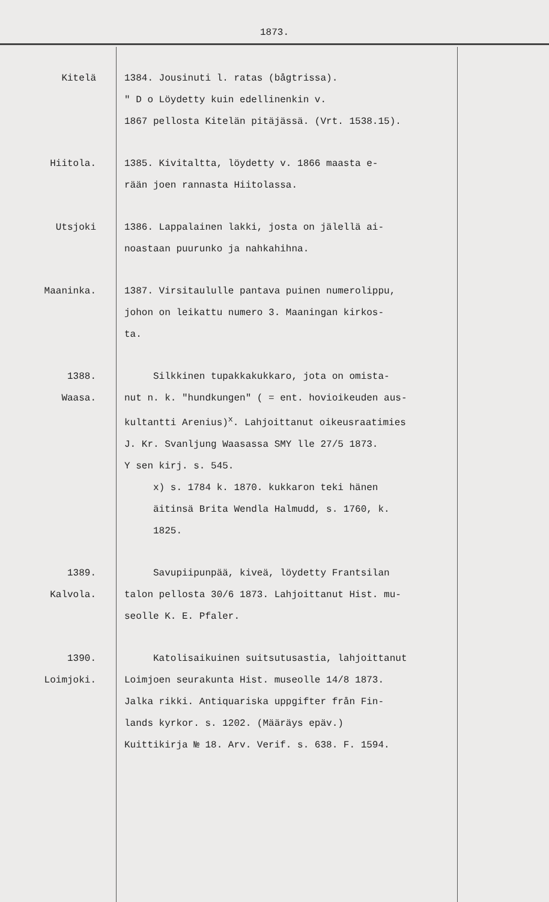1873.
Kitelä 1384. Jousinuti l. ratas (bågtrissa).
" D o Löydetty kuin edellinenkin v.
1867 pellosta Kitelän pitäjässä. (Vrt. 1538.15).
Hiitola. 1385. Kivitaltta, löydetty v. 1866 maasta e-
rään joen rannasta Hiitolassa.
Utsjoki 1386. Lappalainen lakki, josta on jälellä ai-
noastaan puurunko ja nahkahihna.
Maaninka. 1387. Virsitaululle pantava puinen numerolippu,
johon on leikattu numero 3. Maaningan kirkos-
ta.
1388.
Waasa.
Silkkinen tupakkakukkaro, jota on omista-
nut n. k. "hundkungen" ( = ent. hovioikeuden aus-
kultantti Arenius)<sup>x</sup>. Lahjoittanut oikeusraatimies
J. Kr. Svanljung Waasassa SMY lle 27/5 1873.
Y sen kirj. s. 545.
x) s. 1784 k. 1870. kukkaron teki hänen
äitinsä Brita Wendla Halmudd, s. 1760, k.
1825.
1389.
Kalvola.
Savupiipunpää, kiveä, löydetty Frantsilan
talon pellosta 30/6 1873. Lahjoittanut Hist. mu-
seolle K. E. Pfaler.
1390.
Loimjoki.
Katolisaikuinen suitsutusastia, lahjoittanut
Loimjoen seurakunta Hist. museolle 14/8 1873.
Jalka rikki. Antiquariska uppgifter från Fin-
lands kyrkor. s. 1202. (Määräys epäv.)
Kuittikirja № 18. Arv. Verif. s. 638. F. 1594.